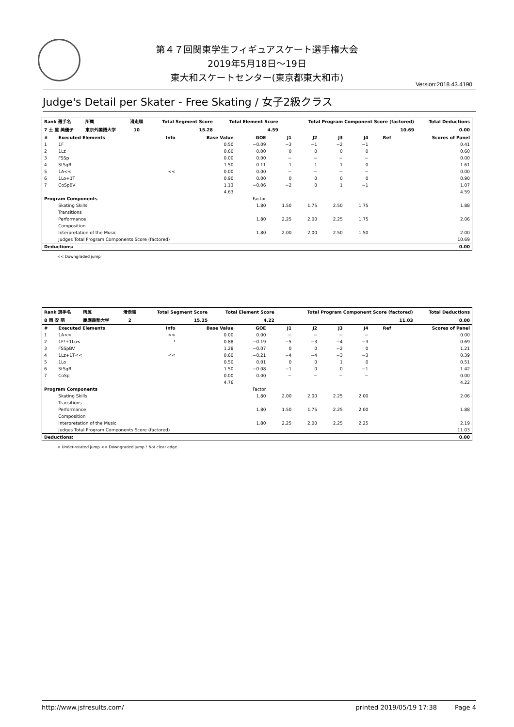第４７回関東学生フィギュアスケート選手権大会
2019年5月18日～19日
東大和スケートセンター(東京都東大和市)
Version:2018.43.4190
Judge's Detail per Skater - Free Skating / 女子2級クラス
| Rank 選手名 | 所属 | 滑走順 | Total Segment Score | Total Element Score | Total Program Component Score (factored) | Total Deductions |
| --- | --- | --- | --- | --- | --- | --- |
| 7 土 屋 美優子 | 東京外国語大学 | 10 | 15.28 | 4.59 | 10.69 | 0.00 |
| # | Executed Elements | Info | Base Value | GOE | J1 | J2 | J3 | J4 | Ref | Scores of Panel |
| --- | --- | --- | --- | --- | --- | --- | --- | --- | --- | --- |
| 1 | 1F | | 0.50 | −0.09 | −3 | −1 | −2 | −1 | | 0.41 |
| 2 | 1Lz | | 0.60 | 0.00 | 0 | 0 | 0 | 0 | | 0.60 |
| 3 | FSSp | | 0.00 | 0.00 | − | − | − | − | | 0.00 |
| 4 | StSqB | | 1.50 | 0.11 | 1 | 1 | 1 | 0 | | 1.61 |
| 5 | 1A<< | << | 0.00 | 0.00 | − | − | − | − | | 0.00 |
| 6 | 1Lo+1T | | 0.90 | 0.00 | 0 | 0 | 0 | 0 | | 0.90 |
| 7 | CoSpBV | | 1.13 | −0.06 | −2 | 0 | 1 | −1 | | 1.07 |
| | | | 4.63 | | | | | | | 4.59 |
| Program Components | | | | Factor | | | | | | |
| | Skating Skills | | | 1.80 | 1.50 | 1.75 | 2.50 | 1.75 | | 1.88 |
| | Transitions | | | | | | | | | |
| | Performance | | | 1.80 | 2.25 | 2.00 | 2.25 | 1.75 | | 2.06 |
| | Composition | | | | | | | | | |
| | Interpretation of the Music | | | 1.80 | 2.00 | 2.00 | 2.50 | 1.50 | | 2.00 |
| | Judges Total Program Components Score (factored) | | | | | | | | | 10.69 |
| Deductions: | | | | | | | | | | 0.00 |
<< Downgraded jump
| Rank 選手名 | 所属 | 滑走順 | Total Segment Score | Total Element Score | Total Program Component Score (factored) | Total Deductions |
| --- | --- | --- | --- | --- | --- | --- |
| 8 岡 安 萌 | 慶應義塾大学 | 2 | 15.25 | 4.22 | 11.03 | 0.00 |
| # | Executed Elements | Info | Base Value | GOE | J1 | J2 | J3 | J4 | Ref | Scores of Panel |
| --- | --- | --- | --- | --- | --- | --- | --- | --- | --- | --- |
| 1 | 1A<< | << | 0.00 | 0.00 | − | − | − | − | | 0.00 |
| 2 | 1F!+1Lo< | ! | 0.88 | −0.19 | −5 | −3 | −4 | −3 | | 0.69 |
| 3 | FSSpBV | | 1.28 | −0.07 | 0 | 0 | −2 | 0 | | 1.21 |
| 4 | 1Lz+1T<< | << | 0.60 | −0.21 | −4 | −4 | −3 | −3 | | 0.39 |
| 5 | 1Lo | | 0.50 | 0.01 | 0 | 0 | 1 | 0 | | 0.51 |
| 6 | StSqB | | 1.50 | −0.08 | −1 | 0 | 0 | −1 | | 1.42 |
| 7 | CoSp | | 0.00 | 0.00 | − | − | − | − | | 0.00 |
| | | | 4.76 | | | | | | | 4.22 |
| Program Components | | | | Factor | | | | | | |
| | Skating Skills | | | 1.80 | 2.00 | 2.00 | 2.25 | 2.00 | | 2.06 |
| | Transitions | | | | | | | | | |
| | Performance | | | 1.80 | 1.50 | 1.75 | 2.25 | 2.00 | | 1.88 |
| | Composition | | | | | | | | | |
| | Interpretation of the Music | | | 1.80 | 2.25 | 2.00 | 2.25 | 2.25 | | 2.19 |
| | Judges Total Program Components Score (factored) | | | | | | | | | 11.03 |
| Deductions: | | | | | | | | | | 0.00 |
< Under-rotated jump << Downgraded jump ! Not clear edge
http://www.jsfresults.com/ printed 2019/05/19 17:38 Page 4